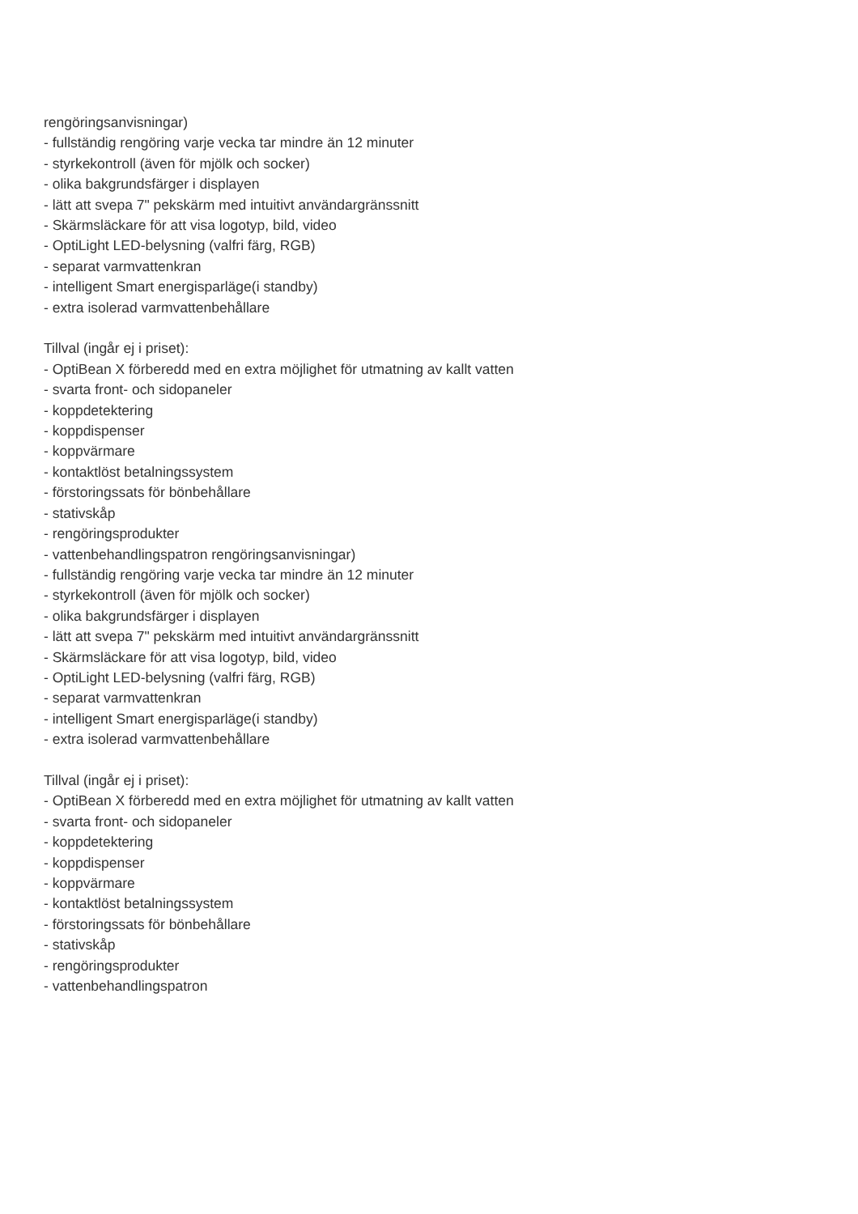rengöringsanvisningar)
- fullständig rengöring varje vecka tar mindre än 12 minuter
- styrkekontroll (även för mjölk och socker)
- olika bakgrundsfärger i displayen
- lätt att svepa 7" pekskärm med intuitivt användargränssnitt
- Skärmsläckare för att visa logotyp, bild, video
- OptiLight LED-belysning (valfri färg, RGB)
- separat varmvattenkran
- intelligent Smart energisparläge(i standby)
- extra isolerad varmvattenbehållare
Tillval (ingår ej i priset):
- OptiBean X förberedd med en extra möjlighet för utmatning av kallt vatten
- svarta front- och sidopaneler
- koppdetektering
- koppdispenser
- koppvärmare
- kontaktlöst betalningssystem
- förstoringssats för bönbehållare
- stativskåp
- rengöringsprodukter
- vattenbehandlingspatron rengöringsanvisningar)
- fullständig rengöring varje vecka tar mindre än 12 minuter
- styrkekontroll (även för mjölk och socker)
- olika bakgrundsfärger i displayen
- lätt att svepa 7" pekskärm med intuitivt användargränssnitt
- Skärmsläckare för att visa logotyp, bild, video
- OptiLight LED-belysning (valfri färg, RGB)
- separat varmvattenkran
- intelligent Smart energisparläge(i standby)
- extra isolerad varmvattenbehållare
Tillval (ingår ej i priset):
- OptiBean X förberedd med en extra möjlighet för utmatning av kallt vatten
- svarta front- och sidopaneler
- koppdetektering
- koppdispenser
- koppvärmare
- kontaktlöst betalningssystem
- förstoringssats för bönbehållare
- stativskåp
- rengöringsprodukter
- vattenbehandlingspatron